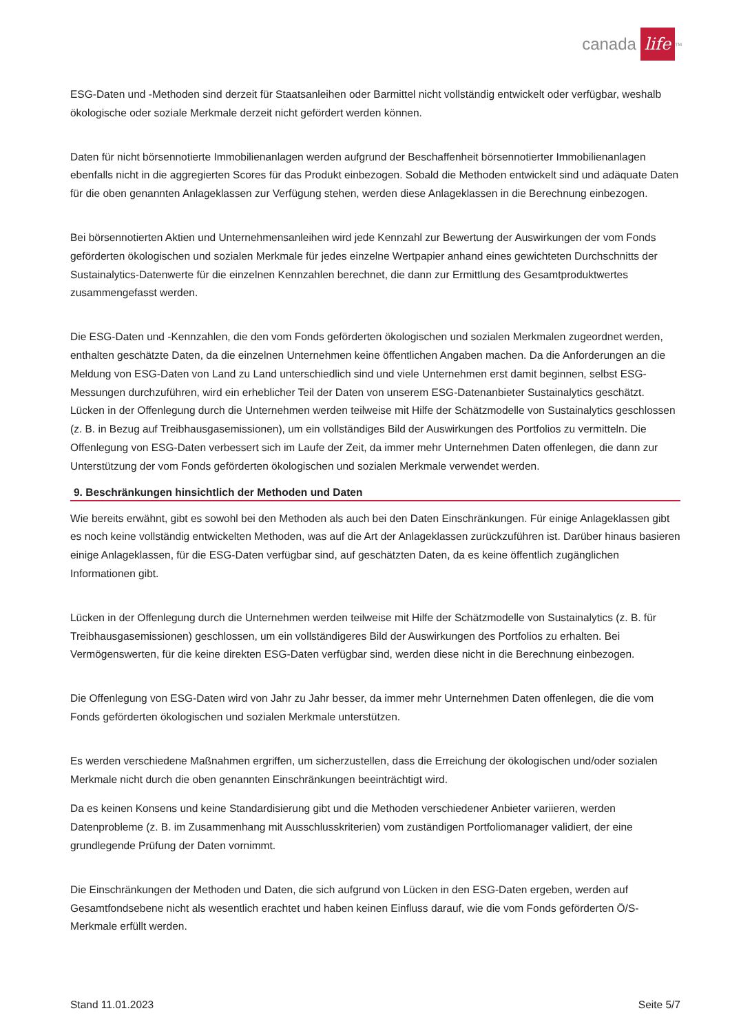canada life<sup>TM</sup>
ESG-Daten und -Methoden sind derzeit für Staatsanleihen oder Barmittel nicht vollständig entwickelt oder verfügbar, weshalb ökologische oder soziale Merkmale derzeit nicht gefördert werden können.
Daten für nicht börsennotierte Immobilienanlagen werden aufgrund der Beschaffenheit börsennotierter Immobilienanlagen ebenfalls nicht in die aggregierten Scores für das Produkt einbezogen. Sobald die Methoden entwickelt sind und adäquate Daten für die oben genannten Anlageklassen zur Verfügung stehen, werden diese Anlageklassen in die Berechnung einbezogen.
Bei börsennotierten Aktien und Unternehmensanleihen wird jede Kennzahl zur Bewertung der Auswirkungen der vom Fonds geförderten ökologischen und sozialen Merkmale für jedes einzelne Wertpapier anhand eines gewichteten Durchschnitts der Sustainalytics-Datenwerte für die einzelnen Kennzahlen berechnet, die dann zur Ermittlung des Gesamtproduktwertes zusammengefasst werden.
Die ESG-Daten und -Kennzahlen, die den vom Fonds geförderten ökologischen und sozialen Merkmalen zugeordnet werden, enthalten geschätzte Daten, da die einzelnen Unternehmen keine öffentlichen Angaben machen. Da die Anforderungen an die Meldung von ESG-Daten von Land zu Land unterschiedlich sind und viele Unternehmen erst damit beginnen, selbst ESG-Messungen durchzuführen, wird ein erheblicher Teil der Daten von unserem ESG-Datenanbieter Sustainalytics geschätzt. Lücken in der Offenlegung durch die Unternehmen werden teilweise mit Hilfe der Schätzmodelle von Sustainalytics geschlossen (z. B. in Bezug auf Treibhausgasemissionen), um ein vollständiges Bild der Auswirkungen des Portfolios zu vermitteln. Die Offenlegung von ESG-Daten verbessert sich im Laufe der Zeit, da immer mehr Unternehmen Daten offenlegen, die dann zur Unterstützung der vom Fonds geförderten ökologischen und sozialen Merkmale verwendet werden.
9. Beschränkungen hinsichtlich der Methoden und Daten
Wie bereits erwähnt, gibt es sowohl bei den Methoden als auch bei den Daten Einschränkungen. Für einige Anlageklassen gibt es noch keine vollständig entwickelten Methoden, was auf die Art der Anlageklassen zurückzuführen ist. Darüber hinaus basieren einige Anlageklassen, für die ESG-Daten verfügbar sind, auf geschätzten Daten, da es keine öffentlich zugänglichen Informationen gibt.
Lücken in der Offenlegung durch die Unternehmen werden teilweise mit Hilfe der Schätzmodelle von Sustainalytics (z. B. für Treibhausgasemissionen) geschlossen, um ein vollständigeres Bild der Auswirkungen des Portfolios zu erhalten. Bei Vermögenswerten, für die keine direkten ESG-Daten verfügbar sind, werden diese nicht in die Berechnung einbezogen.
Die Offenlegung von ESG-Daten wird von Jahr zu Jahr besser, da immer mehr Unternehmen Daten offenlegen, die die vom Fonds geförderten ökologischen und sozialen Merkmale unterstützen.
Es werden verschiedene Maßnahmen ergriffen, um sicherzustellen, dass die Erreichung der ökologischen und/oder sozialen Merkmale nicht durch die oben genannten Einschränkungen beeinträchtigt wird.
Da es keinen Konsens und keine Standardisierung gibt und die Methoden verschiedener Anbieter variieren, werden Datenprobleme (z. B. im Zusammenhang mit Ausschlusskriterien) vom zuständigen Portfoliomanager validiert, der eine grundlegende Prüfung der Daten vornimmt.
Die Einschränkungen der Methoden und Daten, die sich aufgrund von Lücken in den ESG-Daten ergeben, werden auf Gesamtfondsebene nicht als wesentlich erachtet und haben keinen Einfluss darauf, wie die vom Fonds geförderten Ö/S-Merkmale erfüllt werden.
Stand 11.01.2023 Seite 5/7